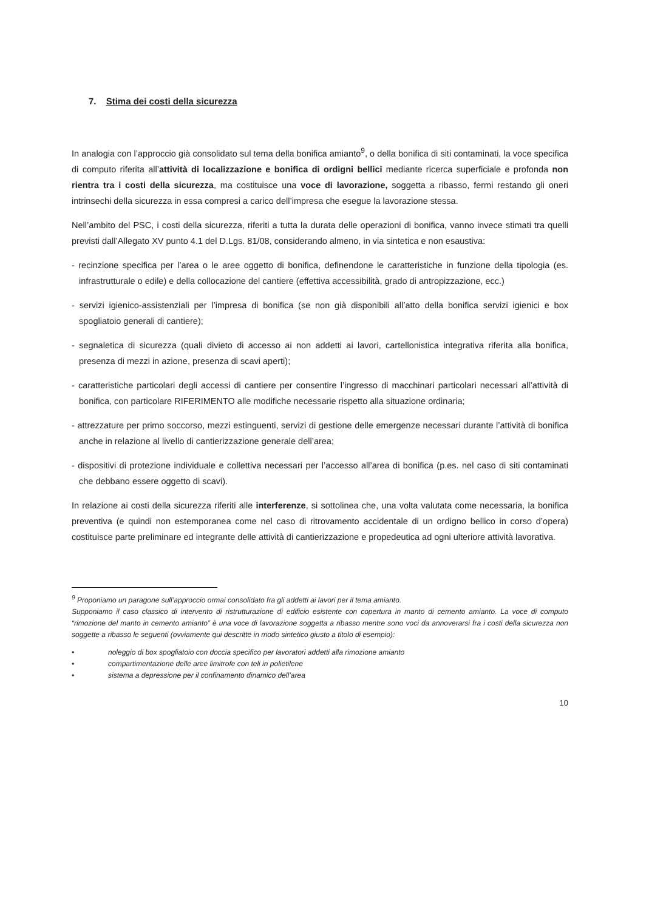7. Stima dei costi della sicurezza
In analogia con l’approccio già consolidato sul tema della bonifica amianto<sup>9</sup>, o della bonifica di siti contaminati, la voce specifica di computo riferita all’attività di localizzazione e bonifica di ordigni bellici mediante ricerca superficiale e profonda non rientra tra i costi della sicurezza, ma costituisce una voce di lavorazione, soggetta a ribasso, fermi restando gli oneri intrinsechi della sicurezza in essa compresi a carico dell’impresa che esegue la lavorazione stessa.
Nell’ambito del PSC, i costi della sicurezza, riferiti a tutta la durata delle operazioni di bonifica, vanno invece stimati tra quelli previsti dall’Allegato XV punto 4.1 del D.Lgs. 81/08, considerando almeno, in via sintetica e non esaustiva:
- recinzione specifica per l’area o le aree oggetto di bonifica, definendone le caratteristiche in funzione della tipologia (es. infrastrutturale o edile) e della collocazione del cantiere (effettiva accessibilità, grado di antropizzazione, ecc.)
- servizi igienico-assistenziali per l’impresa di bonifica (se non già disponibili all’atto della bonifica servizi igienici e box spogliatoio generali di cantiere);
- segnaletica di sicurezza (quali divieto di accesso ai non addetti ai lavori, cartellonistica integrativa riferita alla bonifica, presenza di mezzi in azione, presenza di scavi aperti);
- caratteristiche particolari degli accessi di cantiere per consentire l’ingresso di macchinari particolari necessari all’attività di bonifica, con particolare RIFERIMENTO alle modifiche necessarie rispetto alla situazione ordinaria;
- attrezzature per primo soccorso, mezzi estinguenti, servizi di gestione delle emergenze necessari durante l’attività di bonifica anche in relazione al livello di cantierizzazione generale dell’area;
- dispositivi di protezione individuale e collettiva necessari per l’accesso all’area di bonifica (p.es. nel caso di siti contaminati che debbano essere oggetto di scavi).
In relazione ai costi della sicurezza riferiti alle interferenze, si sottolinea che, una volta valutata come necessaria, la bonifica preventiva (e quindi non estemporanea come nel caso di ritrovamento accidentale di un ordigno bellico in corso d’opera) costituisce parte preliminare ed integrante delle attività di cantierizzazione e propedeutica ad ogni ulteriore attività lavorativa.
<sup>9</sup> Proponiamo un paragone sull’approccio ormai consolidato fra gli addetti ai lavori per il tema amianto.
Supponiamo il caso classico di intervento di ristrutturazione di edificio esistente con copertura in manto di cemento amianto. La voce di computo “rimozione del manto in cemento amianto” è una voce di lavorazione soggetta a ribasso mentre sono voci da annoverarsi fra i costi della sicurezza non soggette a ribasso le seguenti (ovviamente qui descritte in modo sintetico giusto a titolo di esempio):
• noleggio di box spogliatoio con doccia specifico per lavoratori addetti alla rimozione amianto
• compartimentazione delle aree limitrofe con teli in polietilene
• sistema a depressione per il confinamento dinamico dell’area
10